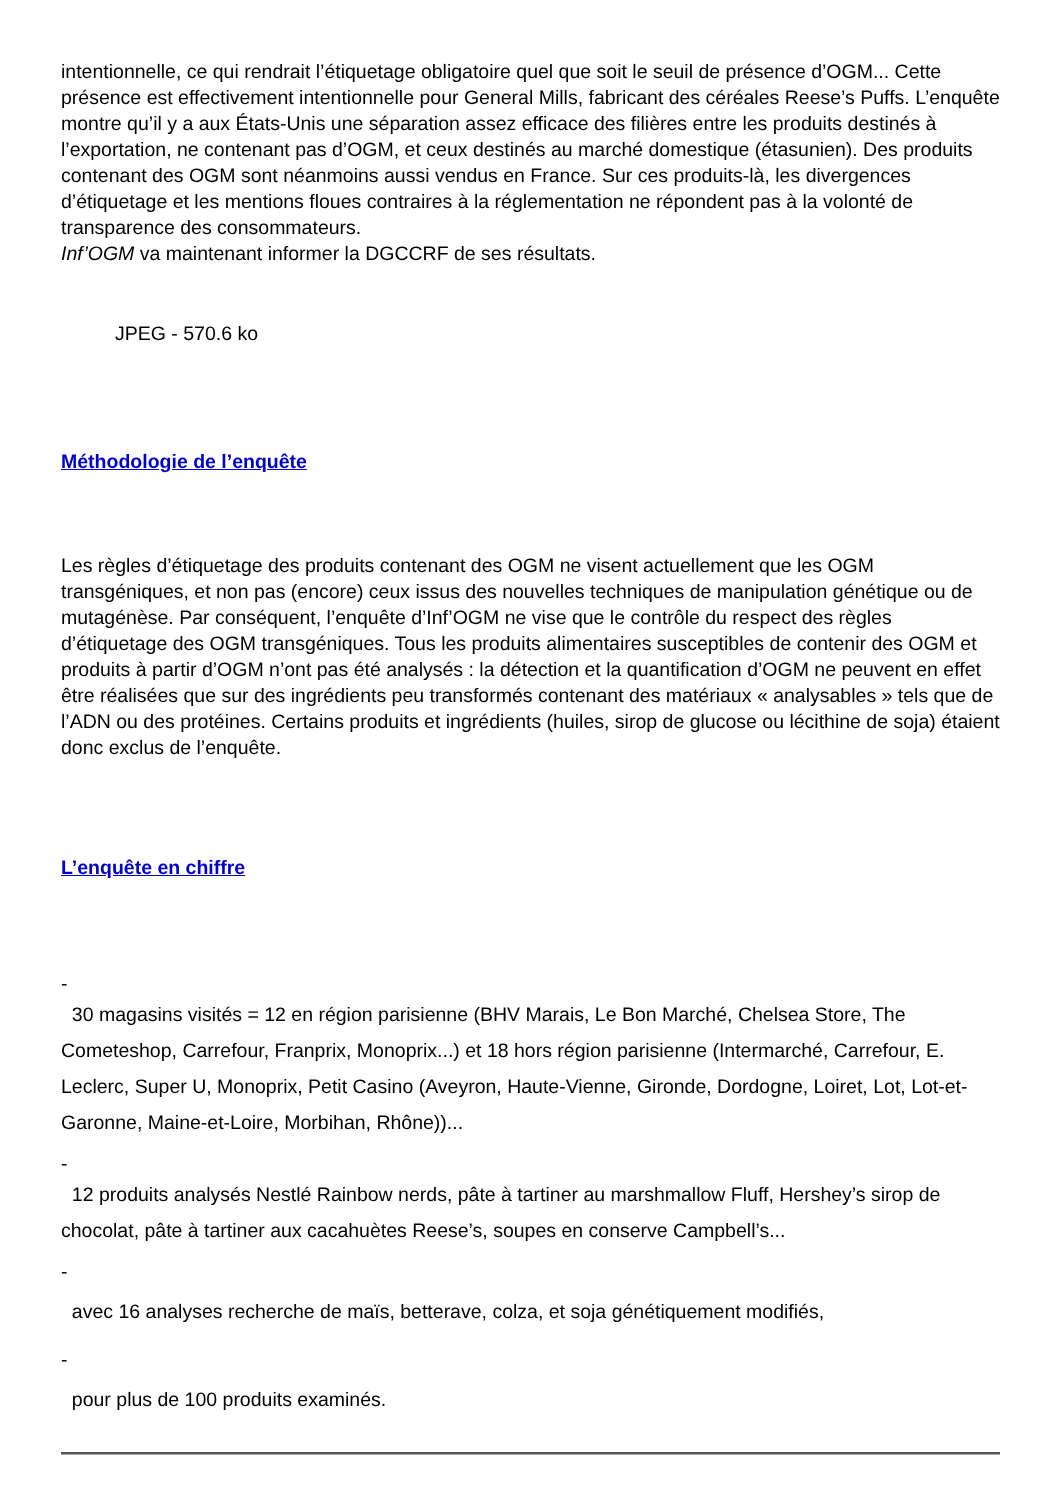intentionnelle, ce qui rendrait l’étiquetage obligatoire quel que soit le seuil de présence d’OGM... Cette présence est effectivement intentionnelle pour General Mills, fabricant des céréales Reese’s Puffs. L’enquête montre qu’il y a aux États-Unis une séparation assez efficace des filières entre les produits destinés à l’exportation, ne contenant pas d’OGM, et ceux destinés au marché domestique (étasunien). Des produits contenant des OGM sont néanmoins aussi vendus en France. Sur ces produits-là, les divergences d’étiquetage et les mentions floues contraires à la réglementation ne répondent pas à la volonté de transparence des consommateurs.
Inf’OGM va maintenant informer la DGCCRF de ses résultats.
JPEG - 570.6 ko
Méthodologie de l’enquête
Les règles d’étiquetage des produits contenant des OGM ne visent actuellement que les OGM transgéniques, et non pas (encore) ceux issus des nouvelles techniques de manipulation génétique ou de mutagénèse. Par conséquent, l’enquête d’Inf’OGM ne vise que le contrôle du respect des règles d’étiquetage des OGM transgéniques. Tous les produits alimentaires susceptibles de contenir des OGM et produits à partir d’OGM n’ont pas été analysés : la détection et la quantification d’OGM ne peuvent en effet être réalisées que sur des ingrédients peu transformés contenant des matériaux « analysables » tels que de l’ADN ou des protéines. Certains produits et ingrédients (huiles, sirop de glucose ou lécithine de soja) étaient donc exclus de l’enquête.
L’enquête en chiffre
-
30 magasins visités = 12 en région parisienne (BHV Marais, Le Bon Marché, Chelsea Store, The Cometeshop, Carrefour, Franprix, Monoprix...) et 18 hors région parisienne (Intermarché, Carrefour, E. Leclerc, Super U, Monoprix, Petit Casino (Aveyron, Haute-Vienne, Gironde, Dordogne, Loiret, Lot, Lot-et-Garonne, Maine-et-Loire, Morbihan, Rhône))...
-
12 produits analysés Nestlé Rainbow nerds, pâte à tartiner au marshmallow Fluff, Hershey’s sirop de chocolat, pâte à tartiner aux cacahuètes Reese’s, soupes en conserve Campbell’s...
-
avec 16 analyses recherche de maïs, betterave, colza, et soja génétiquement modifiés,
-
pour plus de 100 produits examinés.